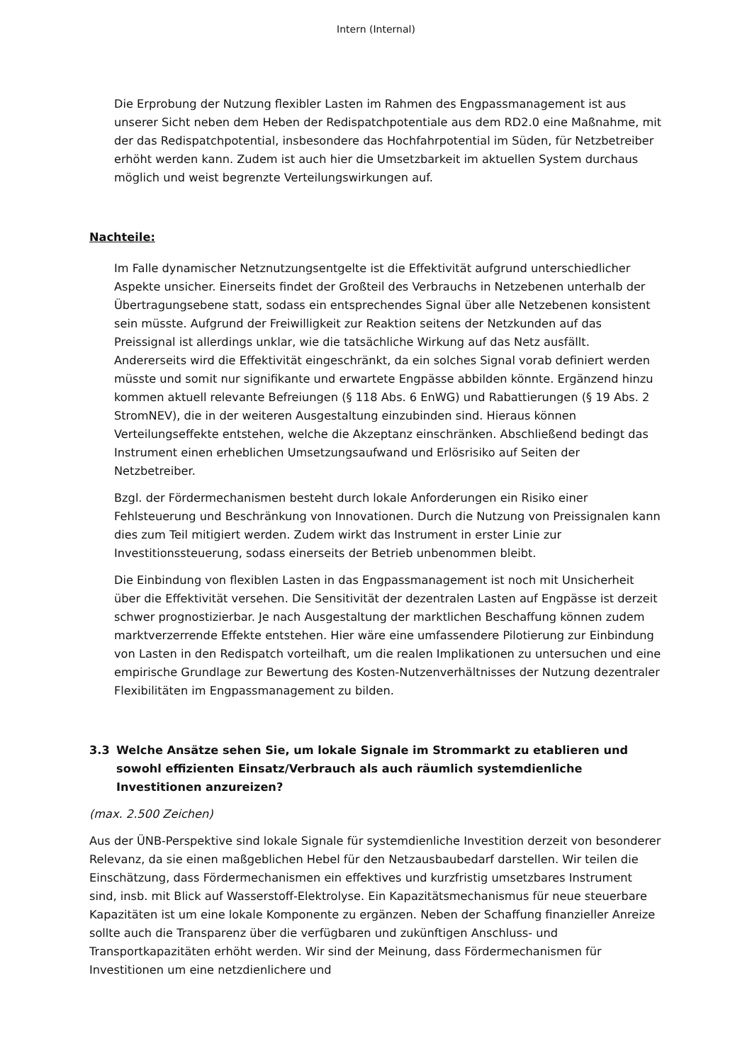Intern (Internal)
Die Erprobung der Nutzung flexibler Lasten im Rahmen des Engpassmanagement ist aus unserer Sicht neben dem Heben der Redispatchpotentiale aus dem RD2.0 eine Maßnahme, mit der das Redispatchpotential, insbesondere das Hochfahrpotential im Süden, für Netzbetreiber erhöht werden kann. Zudem ist auch hier die Umsetzbarkeit im aktuellen System durchaus möglich und weist begrenzte Verteilungswirkungen auf.
Nachteile:
Im Falle dynamischer Netznutzungsentgelte ist die Effektivität aufgrund unterschiedlicher Aspekte unsicher. Einerseits findet der Großteil des Verbrauchs in Netzebenen unterhalb der Übertragungsebene statt, sodass ein entsprechendes Signal über alle Netzebenen konsistent sein müsste. Aufgrund der Freiwilligkeit zur Reaktion seitens der Netzkunden auf das Preissignal ist allerdings unklar, wie die tatsächliche Wirkung auf das Netz ausfällt. Andererseits wird die Effektivität eingeschränkt, da ein solches Signal vorab definiert werden müsste und somit nur signifikante und erwartete Engpässe abbilden könnte. Ergänzend hinzu kommen aktuell relevante Befreiungen (§ 118 Abs. 6 EnWG) und Rabattierungen (§ 19 Abs. 2 StromNEV), die in der weiteren Ausgestaltung einzubinden sind. Hieraus können Verteilungseffekte entstehen, welche die Akzeptanz einschränken. Abschließend bedingt das Instrument einen erheblichen Umsetzungsaufwand und Erlösrisiko auf Seiten der Netzbetreiber.
Bzgl. der Fördermechanismen besteht durch lokale Anforderungen ein Risiko einer Fehlsteuerung und Beschränkung von Innovationen. Durch die Nutzung von Preissignalen kann dies zum Teil mitigiert werden. Zudem wirkt das Instrument in erster Linie zur Investitionssteuerung, sodass einerseits der Betrieb unbenommen bleibt.
Die Einbindung von flexiblen Lasten in das Engpassmanagement ist noch mit Unsicherheit über die Effektivität versehen. Die Sensitivität der dezentralen Lasten auf Engpässe ist derzeit schwer prognostizierbar. Je nach Ausgestaltung der marktlichen Beschaffung können zudem marktverzerrende Effekte entstehen. Hier wäre eine umfassendere Pilotierung zur Einbindung von Lasten in den Redispatch vorteilhaft, um die realen Implikationen zu untersuchen und eine empirische Grundlage zur Bewertung des Kosten-Nutzenverhältnisses der Nutzung dezentraler Flexibilitäten im Engpassmanagement zu bilden.
3.3 Welche Ansätze sehen Sie, um lokale Signale im Strommarkt zu etablieren und sowohl effizienten Einsatz/Verbrauch als auch räumlich systemdienliche Investitionen anzureizen?
(max. 2.500 Zeichen)
Aus der ÜNB-Perspektive sind lokale Signale für systemdienliche Investition derzeit von besonderer Relevanz, da sie einen maßgeblichen Hebel für den Netzausbaubedarf darstellen. Wir teilen die Einschätzung, dass Fördermechanismen ein effektives und kurzfristig umsetzbares Instrument sind, insb. mit Blick auf Wasserstoff-Elektrolyse. Ein Kapazitätsmechanismus für neue steuerbare Kapazitäten ist um eine lokale Komponente zu ergänzen. Neben der Schaffung finanzieller Anreize sollte auch die Transparenz über die verfügbaren und zukünftigen Anschluss- und Transportkapazitäten erhöht werden. Wir sind der Meinung, dass Fördermechanismen für Investitionen um eine netzdienlichere und